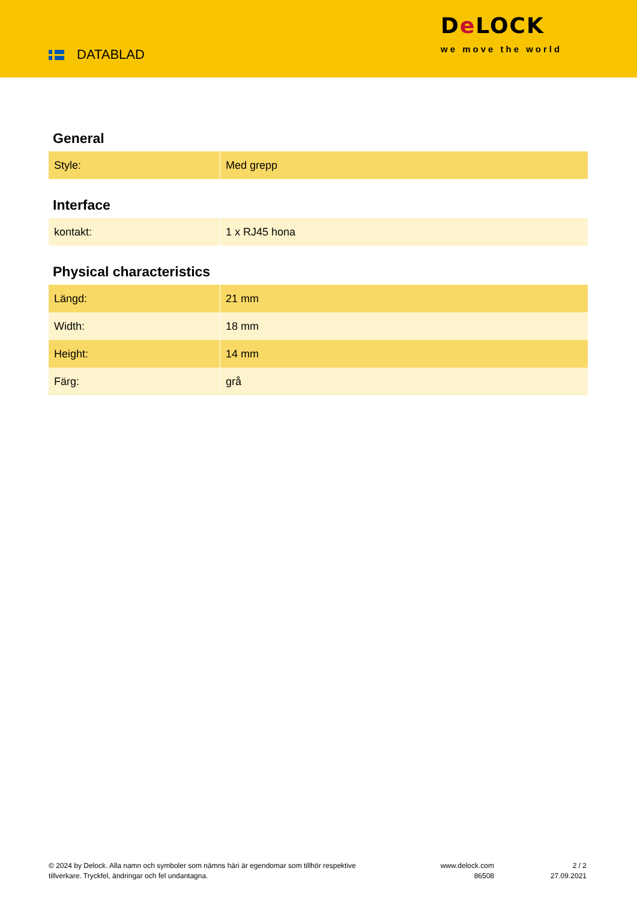DATABLAD
De LOCK
we move the world
General
| Style: | Med grepp |
Interface
| kontakt: | 1 x RJ45 hona |
Physical characteristics
| Längd: | 21 mm |
| Width: | 18 mm |
| Height: | 14 mm |
| Färg: | grå |
© 2024 by Delock. Alla namn och symboler som nämns häri är egendomar som tillhör respektive tillverkare. Tryckfel, ändringar och fel undantagna.
www.delock.com
86508
2 / 2
27.09.2021